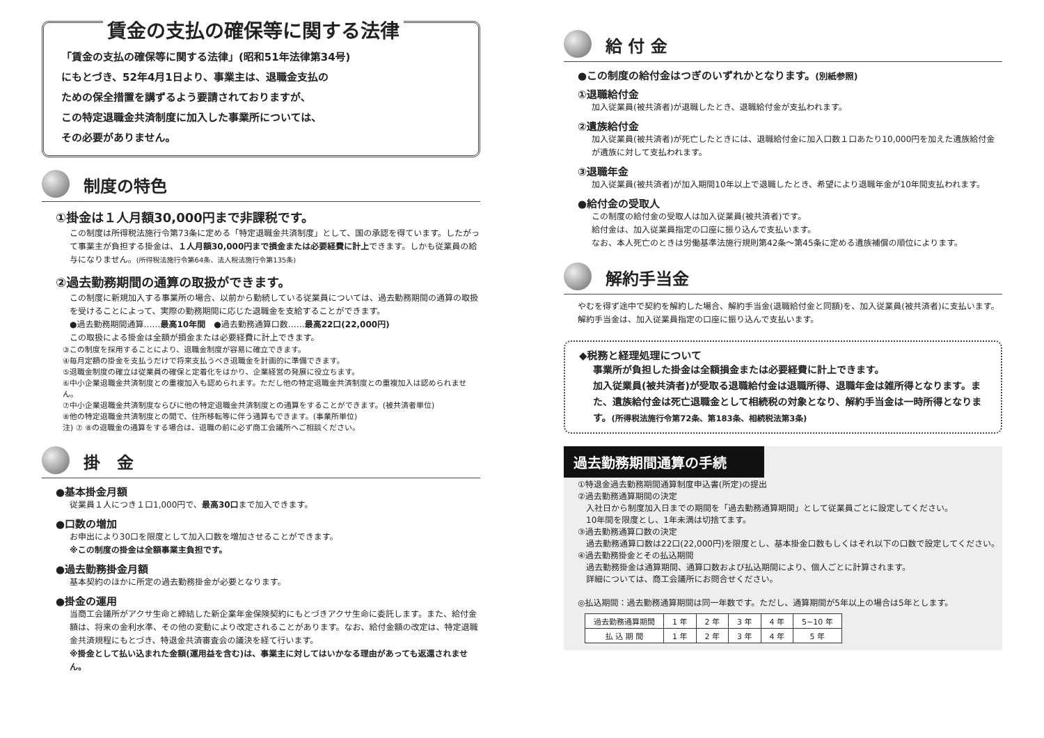賃金の支払の確保等に関する法律
「賃金の支払の確保等に関する法律」(昭和51年法律第34号)
にもとづき、52年4月1日より、事業主は、退職金支払の
ための保全措置を講ずるよう要請されておりますが、
この特定退職金共済制度に加入した事業所については、
その必要がありません。
制度の特色
①掛金は１人月額30,000円まで非課税です。
この制度は所得税法施行令第73条に定める「特定退職金共済制度」として、国の承認を得ています。したがって事業主が負担する掛金は、１人月額30,000円まで損金または必要経費に計上できます。しかも従業員の給与になりません。(所得税法施行令第64条、法人税法施行令第135条)
②過去勤務期間の通算の取扱ができます。
この制度に新規加入する事業所の場合、以前から勤続している従業員については、過去勤務期間の通算の取扱を受けることによって、実際の勤務期間に応じた退職金を支給することができます。
●過去勤務期間通算……最高10年間　●過去勤務通算口数……最高22口(22,000円)
この取扱による掛金は全額が損金または必要経費に計上できます。
③この制度を採用することにより、退職金制度が容易に確立できます。
④毎月定額の掛金を支払うだけで将来支払うべき退職金を計画的に準備できます。
⑤退職金制度の確立は従業員の確保と定着化をはかり、企業経営の発展に役立ちます。
⑥中小企業退職金共済制度との重複加入も認められます。ただし他の特定退職金共済制度との重複加入は認められません。
⑦中小企業退職金共済制度ならびに他の特定退職金共済制度との通算をすることができます。(被共済者単位)
⑧他の特定退職金共済制度との間で、住所移転等に伴う通算もできます。(事業所単位)
注) ⑦ ⑧の退職金の通算をする場合は、退職の前に必ず商工会議所へご相談ください。
掛　金
●基本掛金月額
従業員１人につき１口1,000円で、最高30口まで加入できます。
●口数の増加
お申出により30口を限度として加入口数を増加させることができます。
※この制度の掛金は全額事業主負担です。
●過去勤務掛金月額
基本契約のほかに所定の過去勤務掛金が必要となります。
●掛金の運用
当商工会議所がアクサ生命と締結した新企業年金保険契約にもとづきアクサ生命に委託します。また、給付金額は、将来の金利水準、その他の変動により改定されることがあります。なお、給付金額の改定は、特定退職金共済規程にもとづき、特退金共済審査会の議決を経て行います。
※掛金として払い込まれた金額(運用益を含む)は、事業主に対してはいかなる理由があっても返還されません。
給 付 金
●この制度の給付金はつぎのいずれかとなります。(別紙参照)
①退職給付金
加入従業員(被共済者)が退職したとき、退職給付金が支払われます。
②遺族給付金
加入従業員(被共済者)が死亡したときには、退職給付金に加入口数１口あたり10,000円を加えた遺族給付金が遺族に対して支払われます。
③退職年金
加入従業員(被共済者)が加入期間10年以上で退職したとき、希望により退職年金が10年間支払われます。
●給付金の受取人
この制度の給付金の受取人は加入従業員(被共済者)です。
給付金は、加入従業員指定の口座に振り込んで支払います。
なお、本人死亡のときは労働基準法施行規則第42条～第45条に定める遺族補償の順位によります。
解約手当金
やむを得ず途中で契約を解約した場合、解約手当金(退職給付金と同額)を、加入従業員(被共済者)に支払います。解約手当金は、加入従業員指定の口座に振り込んで支払います。
◆税務と経理処理について
事業所が負担した掛金は全額損金または必要経費に計上できます。
加入従業員(被共済者)が受取る退職給付金は退職所得、退職年金は雑所得となります。また、遺族給付金は死亡退職金として相続税の対象となり、解約手当金は一時所得となります。(所得税法施行令第72条、第183条、相続税法第3条)
過去勤務期間通算の手続
①特退金過去勤務期間通算制度申込書(所定)の提出
②過去勤務通算期間の決定
　入社日から制度加入日までの期間を「過去勤務通算期間」として従業員ごとに設定してください。
　10年間を限度とし、1年未満は切捨てます。
③過去勤務通算口数の決定
　過去勤務通算口数は22口(22,000円)を限度とし、基本掛金口数もしくはそれ以下の口数で設定してください。
④過去勤務掛金とその払込期間
　過去勤務掛金は通算期間、通算口数および払込期間により、個人ごとに計算されます。
　詳細については、商工会議所にお問合せください。
◎払込期間：過去勤務通算期間は同一年数です。ただし、通算期間が5年以上の場合は5年とします。
| 過去勤務通算期間 | 1 年 | 2 年 | 3 年 | 4 年 | 5~10 年 |
| 払 込 期 間 | 1 年 | 2 年 | 3 年 | 4 年 | 5 年 |